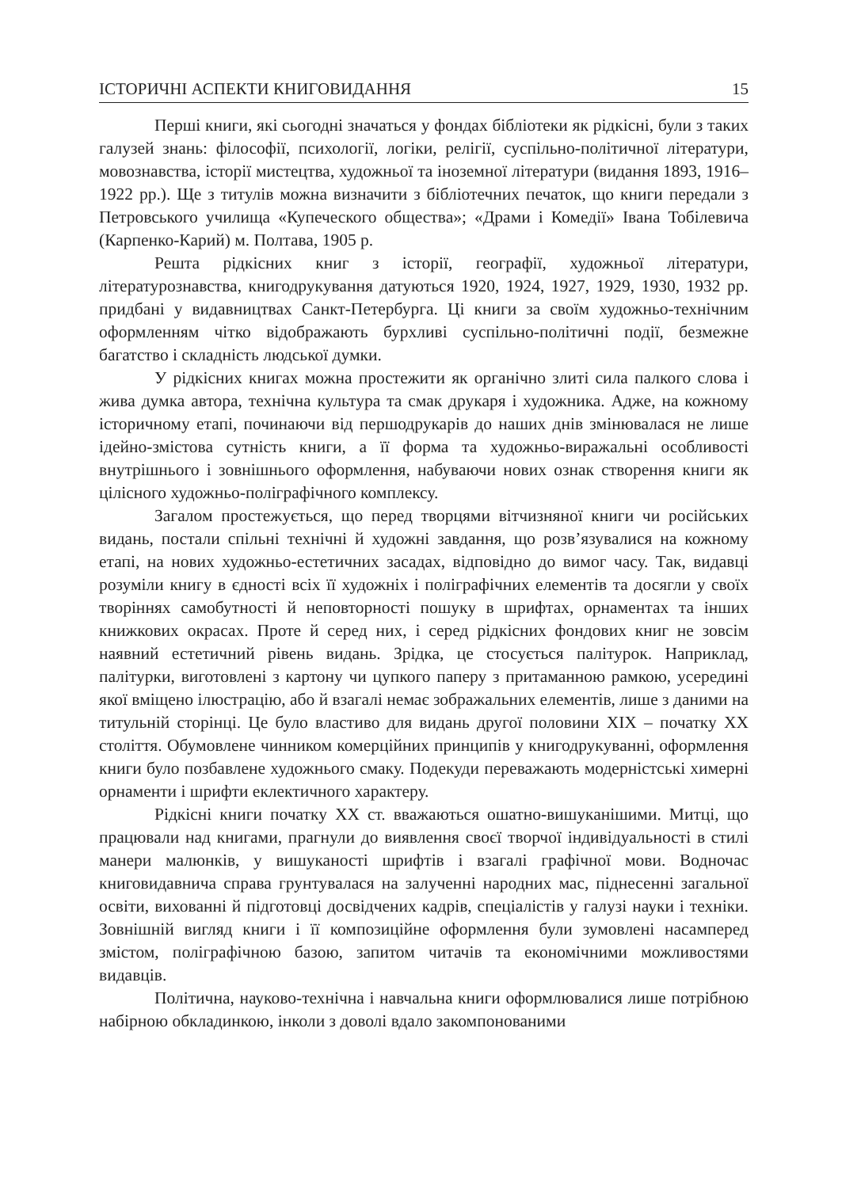ІСТОРИЧНІ АСПЕКТИ КНИГОВИДАННЯ 15
Перші книги, які сьогодні значаться у фондах бібліотеки як рідкісні, були з таких галузей знань: філософії, психології, логіки, релігії, суспільно-політичної літератури, мовознавства, історії мистецтва, художньої та іноземної літератури (видання 1893, 1916–1922 рр.). Ще з титулів можна визначити з бібліотечних печаток, що книги передали з Петровського училища «Купеческого общества»; «Драми і Комедії» Івана Тобілевича (Карпенко-Карий) м. Полтава, 1905 р.
Решта рідкісних книг з історії, географії, художньої літератури, літературознавства, книгодрукування датуються 1920, 1924, 1927, 1929, 1930, 1932 рр. придбані у видавництвах Санкт-Петербурга. Ці книги за своїм художньо-технічним оформленням чітко відображають бурхливі суспільно-політичні події, безмежне багатство і складність людської думки.
У рідкісних книгах можна простежити як органічно злиті сила палкого слова і жива думка автора, технічна культура та смак друкаря і художника. Адже, на кожному історичному етапі, починаючи від першодрукарів до наших днів змінювалася не лише ідейно-змістова сутність книги, а її форма та художньо-виражальні особливості внутрішнього і зовнішнього оформлення, набуваючи нових ознак створення книги як цілісного художньо-поліграфічного комплексу.
Загалом простежується, що перед творцями вітчизняної книги чи російських видань, постали спільні технічні й художні завдання, що розв’язувалися на кожному етапі, на нових художньо-естетичних засадах, відповідно до вимог часу. Так, видавці розуміли книгу в єдності всіх її художніх і поліграфічних елементів та досягли у своїх творіннях самобутності й неповторності пошуку в шрифтах, орнаментах та інших книжкових окрасах. Проте й серед них, і серед рідкісних фондових книг не зовсім наявний естетичний рівень видань. Зрідка, це стосується палітурок. Наприклад, палітурки, виготовлені з картону чи цупкого паперу з притаманною рамкою, усередині якої вміщено ілюстрацію, або й взагалі немає зображальних елементів, лише з даними на титульній сторінці. Це було властиво для видань другої половини XIX – початку XX століття. Обумовлене чинником комерційних принципів у книгодрукуванні, оформлення книги було позбавлене художнього смаку. Подекуди переважають модерністські химерні орнаменти і шрифти еклектичного характеру.
Рідкісні книги початку XX ст. вважаються ошатно-вишуканішими. Митці, що працювали над книгами, прагнули до виявлення своєї творчої індивідуальності в стилі манери малюнків, у вишуканості шрифтів і взагалі графічної мови. Водночас книговидавнича справа грунтувалася на залученні народних мас, піднесенні загальної освіти, вихованні й підготовці досвідчених кадрів, спеціалістів у галузі науки і техніки. Зовнішній вигляд книги і її композиційне оформлення були зумовлені насамперед змістом, поліграфічною базою, запитом читачів та економічними можливостями видавців.
Політична, науково-технічна і навчальна книги оформлювалися лише потрібною набірною обкладинкою, інколи з доволі вдало закомпонованими